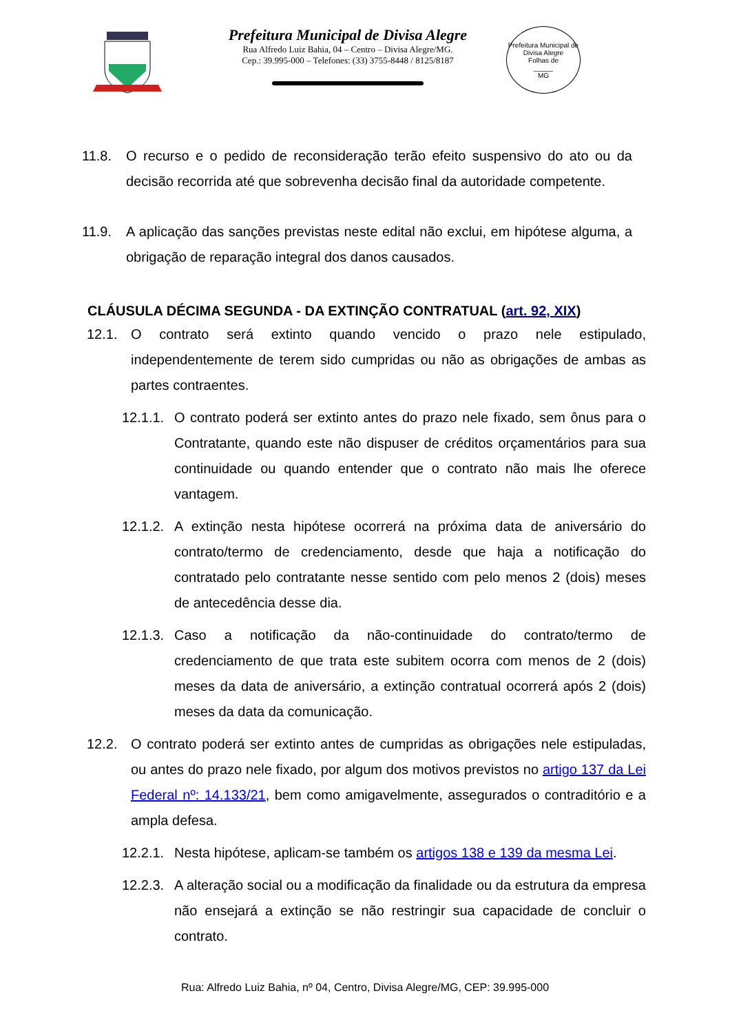Prefeitura Municipal de Divisa Alegre
Rua Alfredo Luiz Bahia, 04 – Centro – Divisa Alegre/MG.
Cep.: 39.995-000 – Telefones: (33) 3755-8448 / 8125/8187
Prefeitura Municipal de Divisa Alegre
Folhas de
_____
MG
11.8. O recurso e o pedido de reconsideração terão efeito suspensivo do ato ou da decisão recorrida até que sobrevenha decisão final da autoridade competente.
11.9. A aplicação das sanções previstas neste edital não exclui, em hipótese alguma, a obrigação de reparação integral dos danos causados.
CLÁUSULA DÉCIMA SEGUNDA - DA EXTINÇÃO CONTRATUAL (art. 92, XIX)
12.1. O contrato será extinto quando vencido o prazo nele estipulado, independentemente de terem sido cumpridas ou não as obrigações de ambas as partes contraentes.
12.1.1. O contrato poderá ser extinto antes do prazo nele fixado, sem ônus para o Contratante, quando este não dispuser de créditos orçamentários para sua continuidade ou quando entender que o contrato não mais lhe oferece vantagem.
12.1.2. A extinção nesta hipótese ocorrerá na próxima data de aniversário do contrato/termo de credenciamento, desde que haja a notificação do contratado pelo contratante nesse sentido com pelo menos 2 (dois) meses de antecedência desse dia.
12.1.3. Caso a notificação da não-continuidade do contrato/termo de credenciamento de que trata este subitem ocorra com menos de 2 (dois) meses da data de aniversário, a extinção contratual ocorrerá após 2 (dois) meses da data da comunicação.
12.2. O contrato poderá ser extinto antes de cumpridas as obrigações nele estipuladas, ou antes do prazo nele fixado, por algum dos motivos previstos no artigo 137 da Lei Federal nº: 14.133/21, bem como amigavelmente, assegurados o contraditório e a ampla defesa.
12.2.1. Nesta hipótese, aplicam-se também os artigos 138 e 139 da mesma Lei.
12.2.3. A alteração social ou a modificação da finalidade ou da estrutura da empresa não ensejará a extinção se não restringir sua capacidade de concluir o contrato.
Rua: Alfredo Luiz Bahia, nº 04, Centro, Divisa Alegre/MG, CEP: 39.995-000